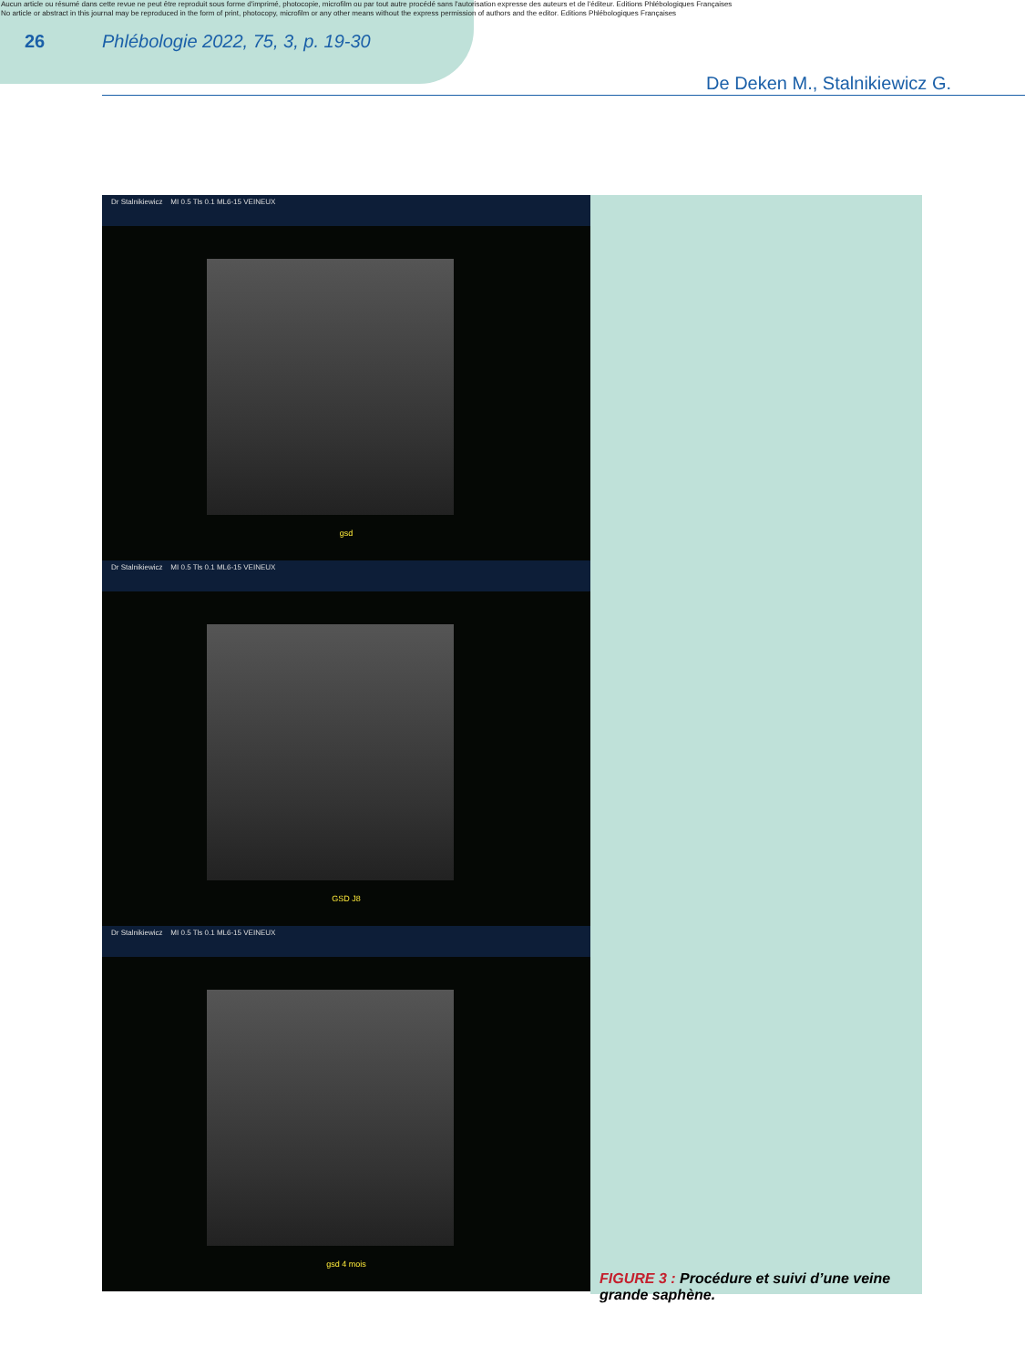Aucun article ou résumé dans cette revue ne peut être reproduit sous forme d'imprimé, photocopie, microfilm ou par tout autre procédé sans l'autorisation expresse des auteurs et de l'éditeur. Editions Phlébologiques Françaises
No article or abstract in this journal may be reproduced in the form of print, photocopy, microfilm or any other means without the express permission of authors and the editor. Editions Phlébologiques Françaises
26 Phlébologie 2022, 75, 3, p. 19-30
De Deken M., Stalnikiewicz G.
Dr Stalnikiewicz MI 0.5 Tls 0.1 ML6-15 VEINEUX
gsd
Dr Stalnikiewicz MI 0.5 Tls 0.1 ML6-15 VEINEUX
GSD J8
Dr Stalnikiewicz MI 0.5 Tls 0.1 ML6-15 VEINEUX
gsd 4 mois
FIGURE 3 : Procédure et suivi d’une veine grande saphène.